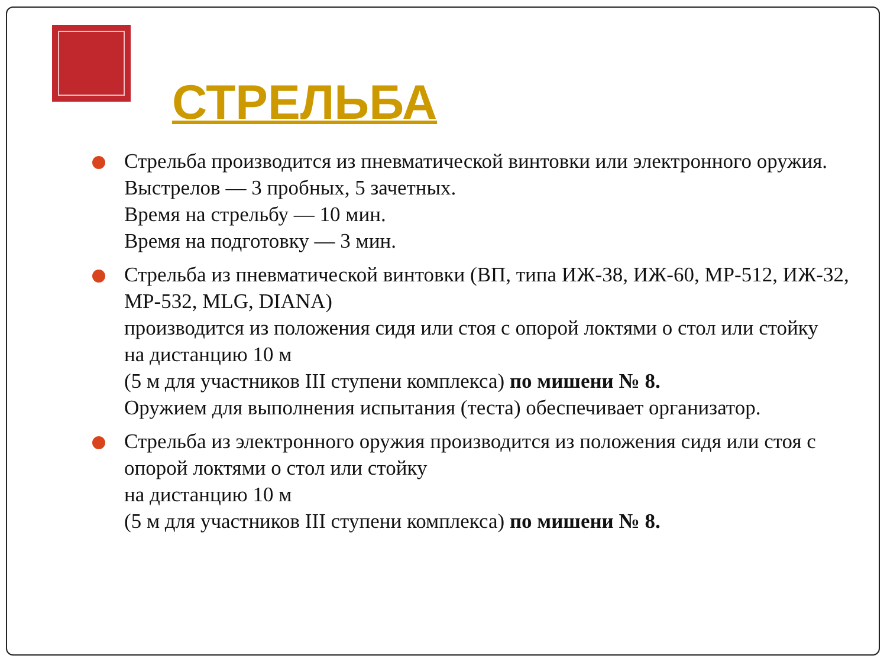СТРЕЛЬБА
Стрельба производится из пневматической винтовки или электронного оружия.
Выстрелов — 3 пробных, 5 зачетных.
Время на стрельбу — 10 мин.
Время на подготовку — 3 мин.
Стрельба из пневматической винтовки (ВП, типа ИЖ-38, ИЖ-60, МР-512, ИЖ-32, МР-532, MLG, DIANA)
производится из положения сидя или стоя с опорой локтями о стол или стойку
на дистанцию 10 м
(5 м для участников III ступени комплекса) по мишени № 8.
Оружием для выполнения испытания (теста) обеспечивает организатор.
Стрельба из электронного оружия производится из положения сидя или стоя с опорой локтями о стол или стойку
на дистанцию 10 м
(5 м для участников III ступени комплекса) по мишени № 8.